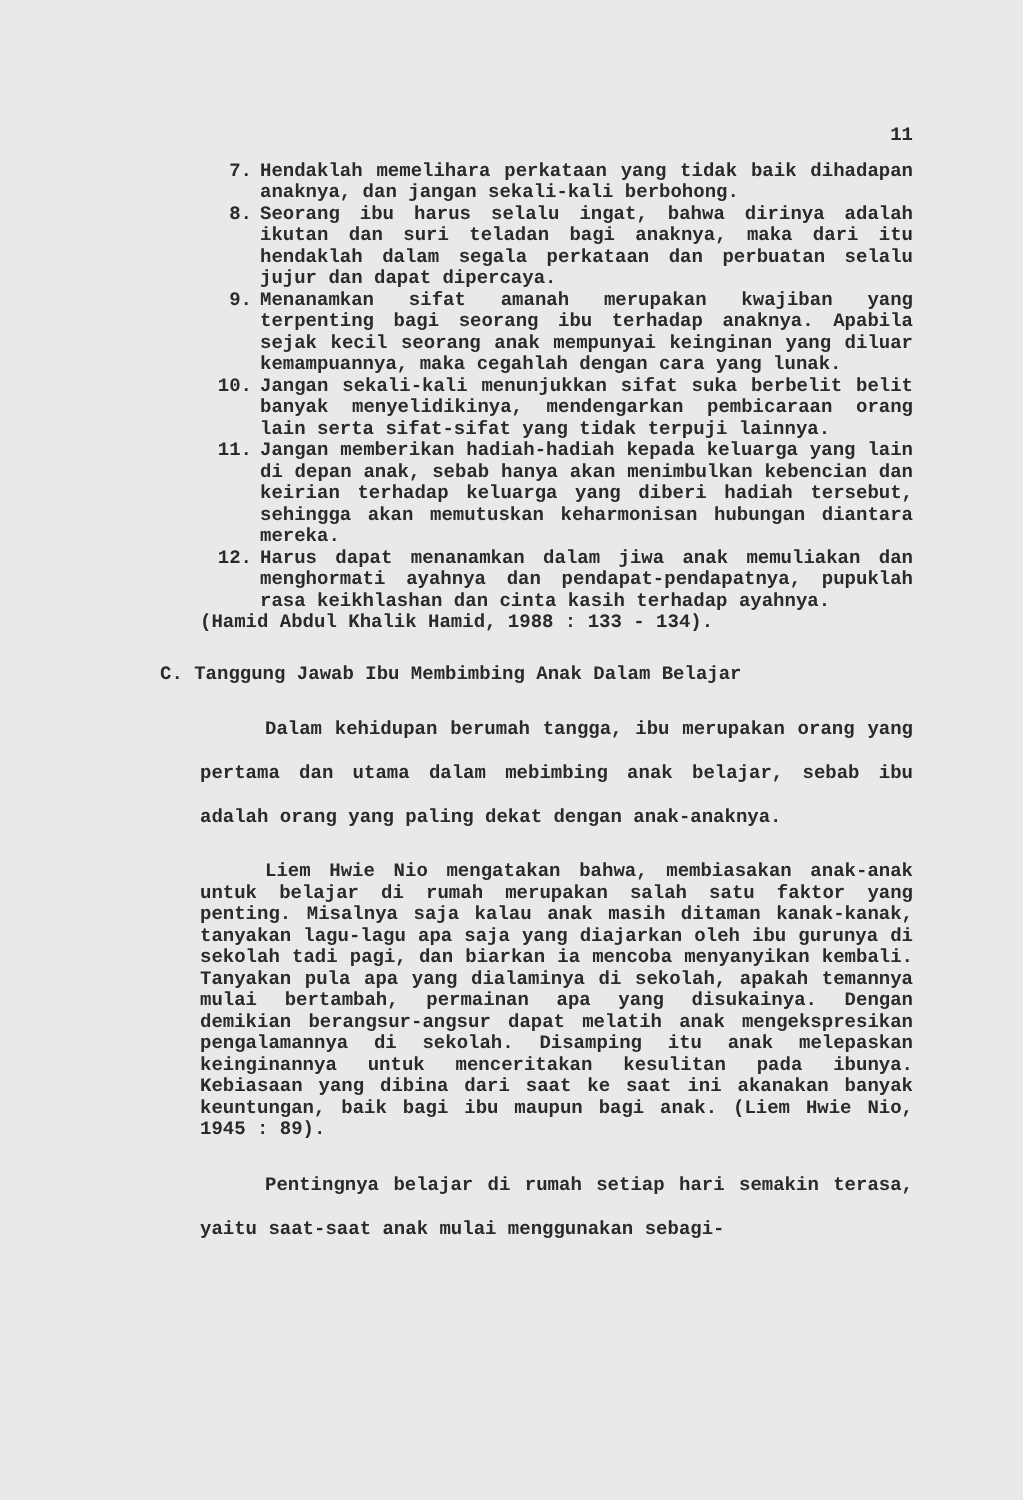11
7. Hendaklah memelihara perkataan yang tidak baik dihadapan anaknya, dan jangan sekali-kali berbohong.
8. Seorang ibu harus selalu ingat, bahwa dirinya adalah ikutan dan suri teladan bagi anaknya, maka dari itu hendaklah dalam segala perkataan dan perbuatan selalu jujur dan dapat dipercaya.
9. Menanamkan sifat amanah merupakan kwajiban yang terpenting bagi seorang ibu terhadap anaknya. Apabila sejak kecil seorang anak mempunyai keinginan yang diluar kemampuannya, maka cegahlah dengan cara yang lunak.
10. Jangan sekali-kali menunjukkan sifat suka berbelit belit banyak menyelidikinya, mendengarkan pembicaraan orang lain serta sifat-sifat yang tidak terpuji lainnya.
11. Jangan memberikan hadiah-hadiah kepada keluarga yang lain di depan anak, sebab hanya akan menimbulkan kebencian dan keirian terhadap keluarga yang diberi hadiah tersebut, sehingga akan memutuskan keharmonisan hubungan diantara mereka.
12. Harus dapat menanamkan dalam jiwa anak memuliakan dan menghormati ayahnya dan pendapat-pendapatnya, pupuklah rasa keikhlashan dan cinta kasih terhadap ayahnya.
(Hamid Abdul Khalik Hamid, 1988 : 133 - 134).
C. Tanggung Jawab Ibu Membimbing Anak Dalam Belajar
Dalam kehidupan berumah tangga, ibu merupakan orang yang pertama dan utama dalam mebimbing anak belajar, sebab ibu adalah orang yang paling dekat dengan anak-anaknya.
Liem Hwie Nio mengatakan bahwa, membiasakan anak-anak untuk belajar di rumah merupakan salah satu faktor yang penting. Misalnya saja kalau anak masih ditaman kanak-kanak, tanyakan lagu-lagu apa saja yang diajarkan oleh ibu gurunya di sekolah tadi pagi, dan biarkan ia mencoba menyanyikan kembali. Tanyakan pula apa yang dialaminya di sekolah, apakah temannya mulai bertambah, permainan apa yang disukainya. Dengan demikian berangsur-angsur dapat melatih anak mengekspresikan pengalamannya di sekolah. Disamping itu anak melepaskan keinginannya untuk menceritakan kesulitan pada ibunya. Kebiasaan yang dibina dari saat ke saat ini akanakan banyak keuntungan, baik bagi ibu maupun bagi anak. (Liem Hwie Nio, 1945 : 89).
Pentingnya belajar di rumah setiap hari semakin terasa, yaitu saat-saat anak mulai menggunakan sebagi-